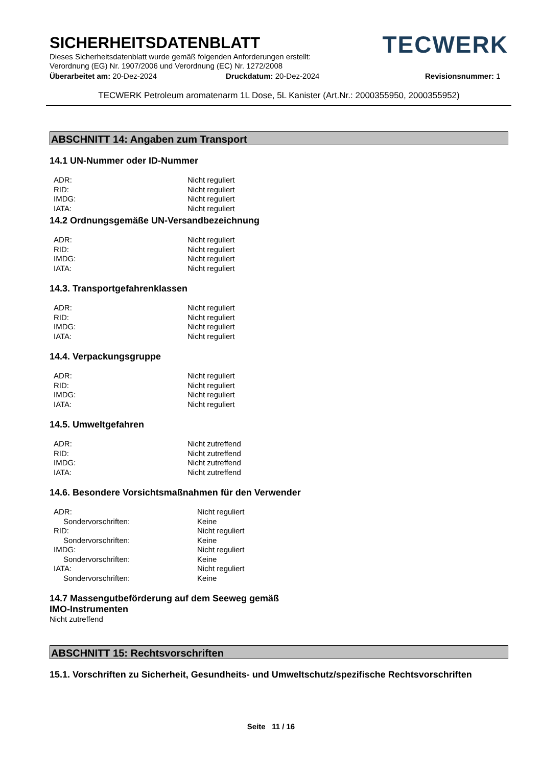SICHERHEITSDATENBLATT
Dieses Sicherheitsdatenblatt wurde gemäß folgenden Anforderungen erstellt:
Verordnung (EG) Nr. 1907/2006 und Verordnung (EC) Nr. 1272/2008
TECWERK
Überarbeitet am: 20-Dez-2024 Druckdatum: 20-Dez-2024 Revisionsnummer: 1
TECWERK Petroleum aromatenarm 1L Dose, 5L Kanister (Art.Nr.: 2000355950, 2000355952)
ABSCHNITT 14: Angaben zum Transport
14.1 UN-Nummer oder ID-Nummer
| ADR: | Nicht reguliert |
| RID: | Nicht reguliert |
| IMDG: | Nicht reguliert |
| IATA: | Nicht reguliert |
14.2 Ordnungsgemäße UN-Versandbezeichnung
| ADR: | Nicht reguliert |
| RID: | Nicht reguliert |
| IMDG: | Nicht reguliert |
| IATA: | Nicht reguliert |
14.3. Transportgefahrenklassen
| ADR: | Nicht reguliert |
| RID: | Nicht reguliert |
| IMDG: | Nicht reguliert |
| IATA: | Nicht reguliert |
14.4. Verpackungsgruppe
| ADR: | Nicht reguliert |
| RID: | Nicht reguliert |
| IMDG: | Nicht reguliert |
| IATA: | Nicht reguliert |
14.5. Umweltgefahren
| ADR: | Nicht zutreffend |
| RID: | Nicht zutreffend |
| IMDG: | Nicht zutreffend |
| IATA: | Nicht zutreffend |
14.6. Besondere Vorsichtsmaßnahmen für den Verwender
| ADR: | Nicht reguliert |
| Sondervorschriften: | Keine |
| RID: | Nicht reguliert |
| Sondervorschriften: | Keine |
| IMDG: | Nicht reguliert |
| Sondervorschriften: | Keine |
| IATA: | Nicht reguliert |
| Sondervorschriften: | Keine |
14.7 Massengutbeförderung auf dem Seeweg gemäß
IMO-Instrumenten
Nicht zutreffend
ABSCHNITT 15: Rechtsvorschriften
15.1. Vorschriften zu Sicherheit, Gesundheits- und Umweltschutz/spezifische Rechtsvorschriften
Seite 11 / 16